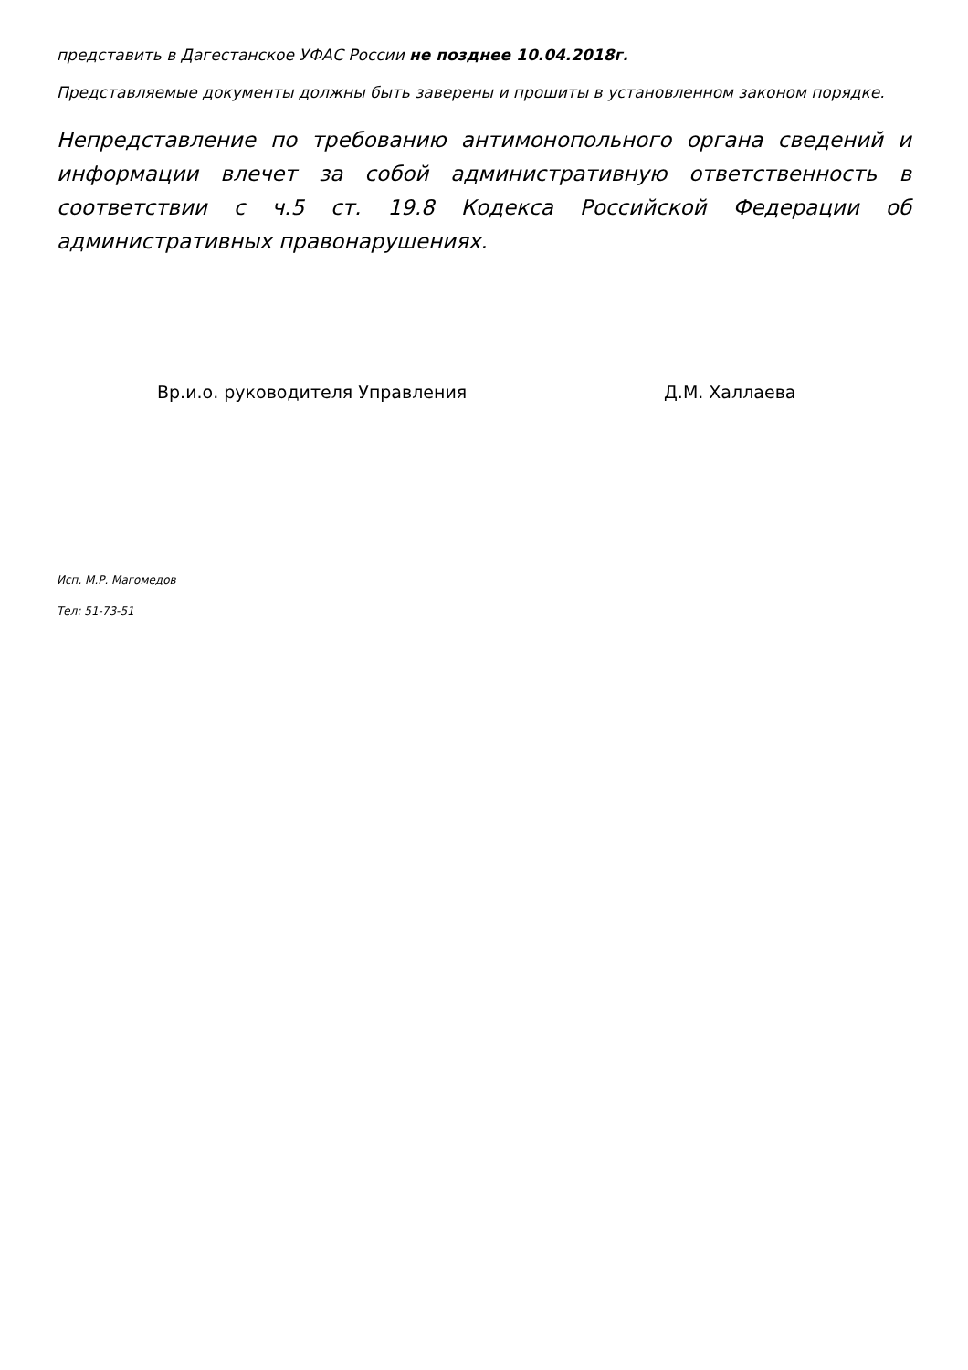представить в Дагестанское УФАС России не позднее 10.04.2018г.
Представляемые документы должны быть заверены и прошиты в установленном законом порядке.
Непредставление по требованию антимонопольного органа сведений и информации влечет за собой административную ответственность в соответствии с ч.5 ст. 19.8 Кодекса Российской Федерации об административных правонарушениях.
Вр.и.о. руководителя Управления Д.М. Халлаева
Исп. М.Р. Магомедов
Тел: 51-73-51